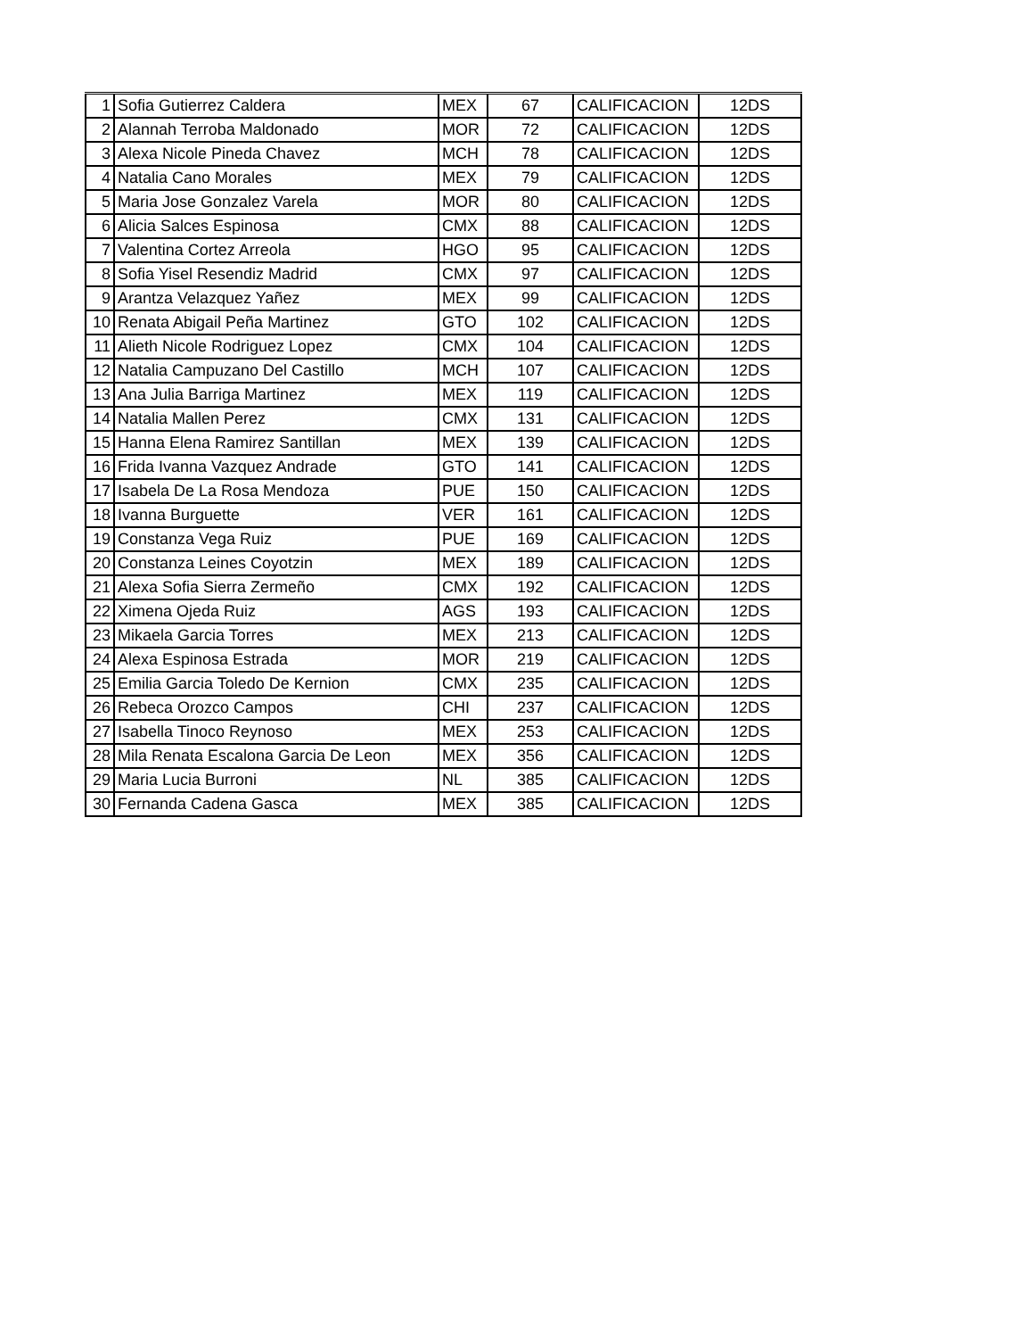| 1 | Sofia Gutierrez Caldera | MEX | 67 | CALIFICACION | 12DS |
| 2 | Alannah Terroba Maldonado | MOR | 72 | CALIFICACION | 12DS |
| 3 | Alexa Nicole Pineda Chavez | MCH | 78 | CALIFICACION | 12DS |
| 4 | Natalia Cano Morales | MEX | 79 | CALIFICACION | 12DS |
| 5 | Maria Jose Gonzalez Varela | MOR | 80 | CALIFICACION | 12DS |
| 6 | Alicia Salces Espinosa | CMX | 88 | CALIFICACION | 12DS |
| 7 | Valentina Cortez Arreola | HGO | 95 | CALIFICACION | 12DS |
| 8 | Sofia Yisel Resendiz Madrid | CMX | 97 | CALIFICACION | 12DS |
| 9 | Arantza Velazquez Yañez | MEX | 99 | CALIFICACION | 12DS |
| 10 | Renata Abigail Peña Martinez | GTO | 102 | CALIFICACION | 12DS |
| 11 | Alieth Nicole Rodriguez Lopez | CMX | 104 | CALIFICACION | 12DS |
| 12 | Natalia Campuzano Del Castillo | MCH | 107 | CALIFICACION | 12DS |
| 13 | Ana Julia Barriga Martinez | MEX | 119 | CALIFICACION | 12DS |
| 14 | Natalia Mallen Perez | CMX | 131 | CALIFICACION | 12DS |
| 15 | Hanna Elena Ramirez Santillan | MEX | 139 | CALIFICACION | 12DS |
| 16 | Frida Ivanna Vazquez Andrade | GTO | 141 | CALIFICACION | 12DS |
| 17 | Isabela De La Rosa Mendoza | PUE | 150 | CALIFICACION | 12DS |
| 18 | Ivanna Burguette | VER | 161 | CALIFICACION | 12DS |
| 19 | Constanza Vega Ruiz | PUE | 169 | CALIFICACION | 12DS |
| 20 | Constanza Leines Coyotzin | MEX | 189 | CALIFICACION | 12DS |
| 21 | Alexa Sofia Sierra Zermeño | CMX | 192 | CALIFICACION | 12DS |
| 22 | Ximena Ojeda Ruiz | AGS | 193 | CALIFICACION | 12DS |
| 23 | Mikaela Garcia Torres | MEX | 213 | CALIFICACION | 12DS |
| 24 | Alexa Espinosa Estrada | MOR | 219 | CALIFICACION | 12DS |
| 25 | Emilia Garcia Toledo De Kernion | CMX | 235 | CALIFICACION | 12DS |
| 26 | Rebeca Orozco Campos | CHI | 237 | CALIFICACION | 12DS |
| 27 | Isabella Tinoco Reynoso | MEX | 253 | CALIFICACION | 12DS |
| 28 | Mila Renata Escalona Garcia De Leon | MEX | 356 | CALIFICACION | 12DS |
| 29 | Maria Lucia Burroni | NL | 385 | CALIFICACION | 12DS |
| 30 | Fernanda Cadena Gasca | MEX | 385 | CALIFICACION | 12DS |